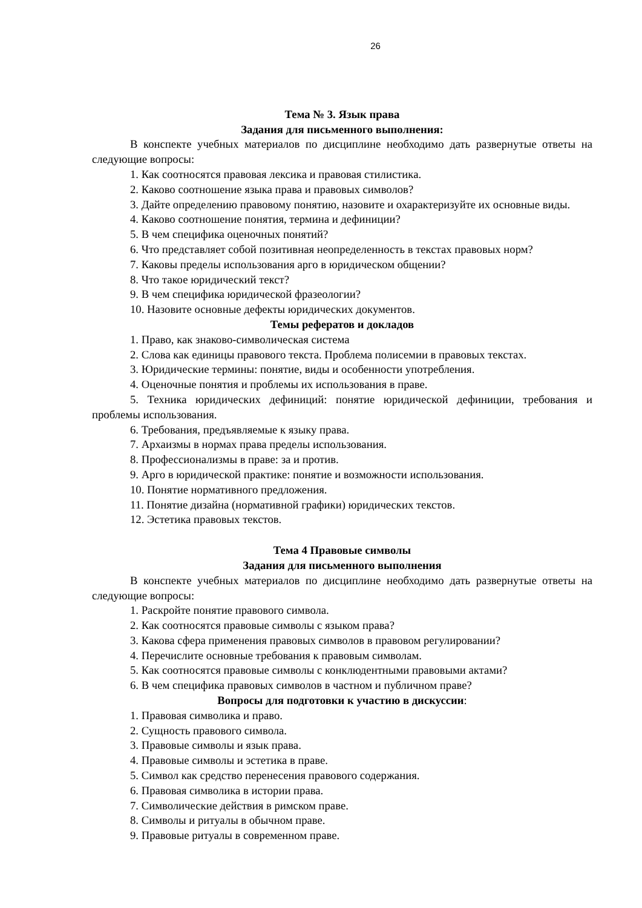26
Тема № 3. Язык права
Задания для письменного выполнения:
В конспекте учебных материалов по дисциплине необходимо дать развернутые ответы на следующие вопросы:
1. Как соотносятся правовая лексика и правовая стилистика.
2. Каково соотношение языка права и правовых символов?
3. Дайте определению правовому понятию, назовите и охарактеризуйте их основные виды.
4. Каково соотношение понятия, термина и дефиниции?
5. В чем специфика оценочных понятий?
6. Что представляет собой позитивная неопределенность в текстах правовых норм?
7. Каковы пределы использования арго в юридическом общении?
8. Что такое юридический текст?
9. В чем специфика юридической фразеологии?
10. Назовите основные дефекты юридических документов.
Темы рефератов и докладов
1. Право, как знаково-символическая система
2. Слова как единицы правового текста. Проблема полисемии в правовых текстах.
3. Юридические термины: понятие, виды и особенности употребления.
4. Оценочные понятия и проблемы их использования в праве.
5. Техника юридических дефиниций: понятие юридической дефиниции, требования и проблемы использования.
6. Требования, предъявляемые к языку права.
7. Архаизмы в нормах права пределы использования.
8. Профессионализмы в праве: за и против.
9. Арго в юридической практике: понятие и возможности использования.
10. Понятие нормативного предложения.
11. Понятие дизайна (нормативной графики) юридических текстов.
12. Эстетика правовых текстов.
Тема 4 Правовые символы
Задания для письменного выполнения
В конспекте учебных материалов по дисциплине необходимо дать развернутые ответы на следующие вопросы:
1. Раскройте понятие правового символа.
2. Как соотносятся правовые символы с языком права?
3. Какова сфера применения правовых символов в правовом регулировании?
4. Перечислите основные требования к правовым символам.
5. Как соотносятся правовые символы с конклюдентными правовыми актами?
6. В чем специфика правовых символов в частном и публичном праве?
Вопросы для подготовки к участию в дискуссии:
1. Правовая символика и право.
2. Сущность правового символа.
3. Правовые символы и язык права.
4. Правовые символы и эстетика в праве.
5. Символ как средство перенесения правового содержания.
6. Правовая символика в истории права.
7. Символические действия в римском праве.
8. Символы и ритуалы в обычном праве.
9. Правовые ритуалы в современном праве.